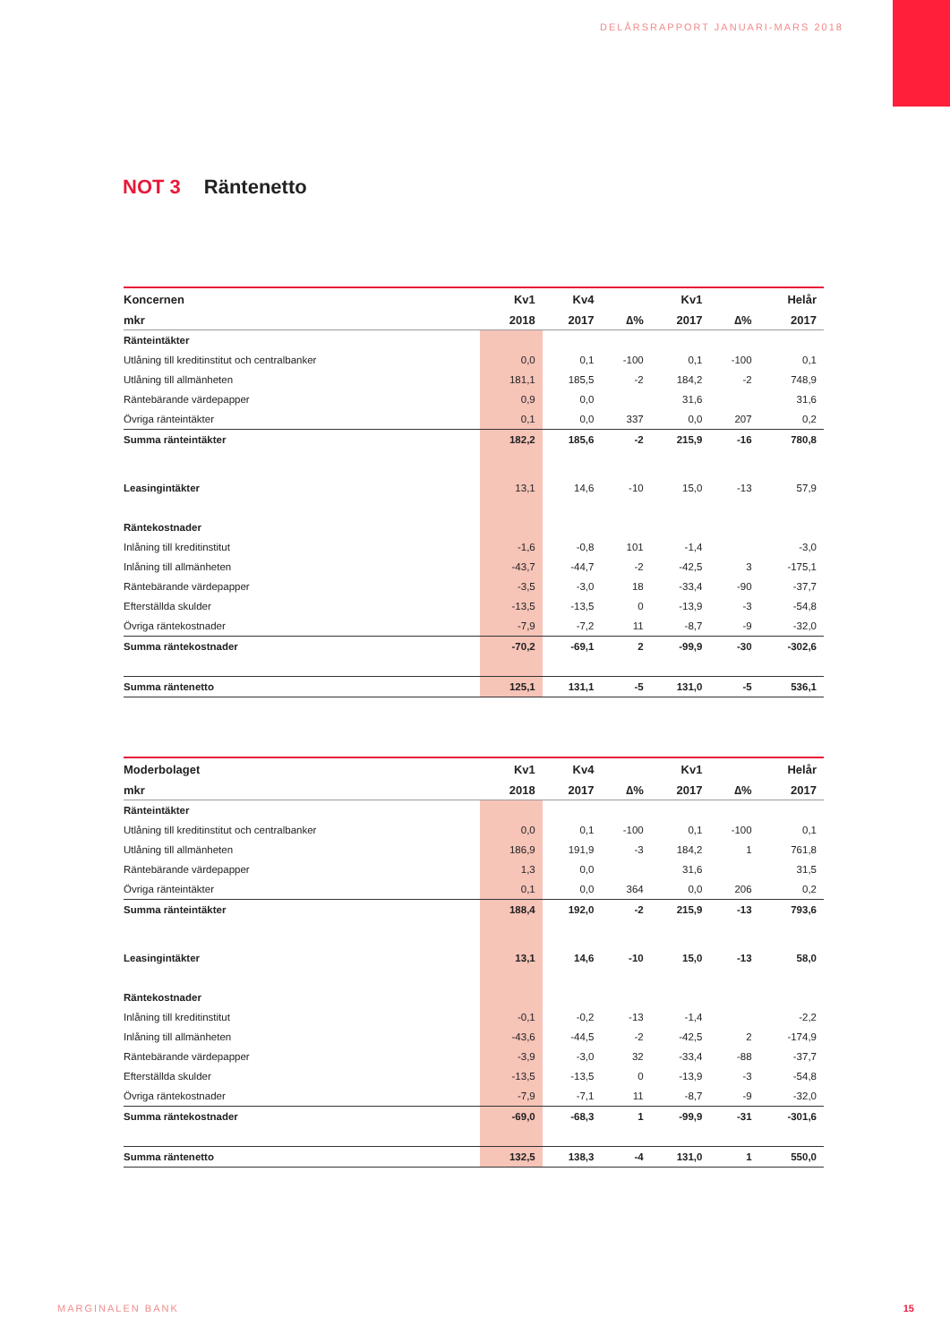DELÅRSRAPPORT JANUARI-MARS 2018
NOT 3 Räntenetto
| Koncernen | Kv1 | Kv4 | | Kv1 | | Helår |
| --- | --- | --- | --- | --- | --- | --- |
| mkr | 2018 | 2017 | ∆% | 2017 | ∆% | 2017 |
| Ränteintäkter | | | | | | |
| Utlåning till kreditinstitut och centralbanker | 0,0 | 0,1 | -100 | 0,1 | -100 | 0,1 |
| Utlåning till allmänheten | 181,1 | 185,5 | -2 | 184,2 | -2 | 748,9 |
| Räntebärande värdepapper | 0,9 | 0,0 | | 31,6 | | 31,6 |
| Övriga ränteintäkter | 0,1 | 0,0 | 337 | 0,0 | 207 | 0,2 |
| Summa ränteintäkter | 182,2 | 185,6 | -2 | 215,9 | -16 | 780,8 |
| Leasingintäkter | 13,1 | 14,6 | -10 | 15,0 | -13 | 57,9 |
| Räntekostnader | | | | | | |
| Inlåning till kreditinstitut | -1,6 | -0,8 | 101 | -1,4 | | -3,0 |
| Inlåning till allmänheten | -43,7 | -44,7 | -2 | -42,5 | 3 | -175,1 |
| Räntebärande värdepapper | -3,5 | -3,0 | 18 | -33,4 | -90 | -37,7 |
| Efterställda skulder | -13,5 | -13,5 | 0 | -13,9 | -3 | -54,8 |
| Övriga räntekostnader | -7,9 | -7,2 | 11 | -8,7 | -9 | -32,0 |
| Summa räntekostnader | -70,2 | -69,1 | 2 | -99,9 | -30 | -302,6 |
| Summa räntenetto | 125,1 | 131,1 | -5 | 131,0 | -5 | 536,1 |
| Moderbolaget | Kv1 | Kv4 | | Kv1 | | Helår |
| --- | --- | --- | --- | --- | --- | --- |
| mkr | 2018 | 2017 | ∆% | 2017 | ∆% | 2017 |
| Ränteintäkter | | | | | | |
| Utlåning till kreditinstitut och centralbanker | 0,0 | 0,1 | -100 | 0,1 | -100 | 0,1 |
| Utlåning till allmänheten | 186,9 | 191,9 | -3 | 184,2 | 1 | 761,8 |
| Räntebärande värdepapper | 1,3 | 0,0 | | 31,6 | | 31,5 |
| Övriga ränteintäkter | 0,1 | 0,0 | 364 | 0,0 | 206 | 0,2 |
| Summa ränteintäkter | 188,4 | 192,0 | -2 | 215,9 | -13 | 793,6 |
| Leasingintäkter | 13,1 | 14,6 | -10 | 15,0 | -13 | 58,0 |
| Räntekostnader | | | | | | |
| Inlåning till kreditinstitut | -0,1 | -0,2 | -13 | -1,4 | | -2,2 |
| Inlåning till allmänheten | -43,6 | -44,5 | -2 | -42,5 | 2 | -174,9 |
| Räntebärande värdepapper | -3,9 | -3,0 | 32 | -33,4 | -88 | -37,7 |
| Efterställda skulder | -13,5 | -13,5 | 0 | -13,9 | -3 | -54,8 |
| Övriga räntekostnader | -7,9 | -7,1 | 11 | -8,7 | -9 | -32,0 |
| Summa räntekostnader | -69,0 | -68,3 | 1 | -99,9 | -31 | -301,6 |
| Summa räntenetto | 132,5 | 138,3 | -4 | 131,0 | 1 | 550,0 |
MARGINALEN BANK 15